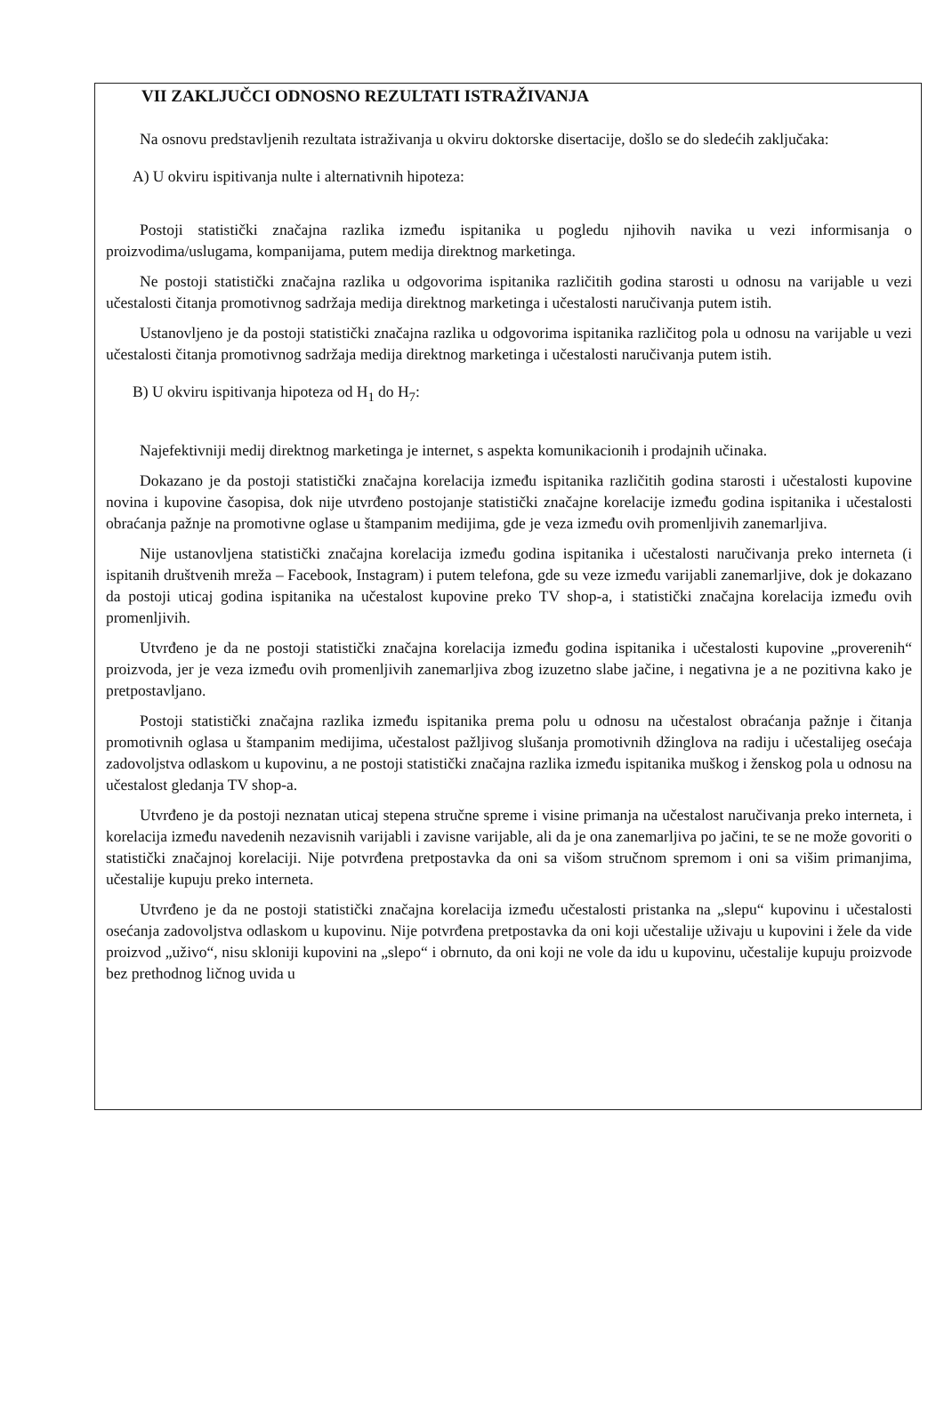VII ZAKLJUČCI ODNOSNO REZULTATI ISTRAŽIVANJA
Na osnovu predstavljenih rezultata istraživanja u okviru doktorske disertacije, došlo se do sledećih zaključaka:
A) U okviru ispitivanja nulte i alternativnih hipoteza:
Postoji statistički značajna razlika između ispitanika u pogledu njihovih navika u vezi informisanja o proizvodima/uslugama, kompanijama, putem medija direktnog marketinga.
Ne postoji statistički značajna razlika u odgovorima ispitanika različitih godina starosti u odnosu na varijable u vezi učestalosti čitanja promotivnog sadržaja medija direktnog marketinga i učestalosti naručivanja putem istih.
Ustanovljeno je da postoji statistički značajna razlika u odgovorima ispitanika različitog pola u odnosu na varijable u vezi učestalosti čitanja promotivnog sadržaja medija direktnog marketinga i učestalosti naručivanja putem istih.
B) U okviru ispitivanja hipoteza od H<sub>1</sub> do H<sub>7</sub>:
Najefektivniji medij direktnog marketinga je internet, s aspekta komunikacionih i prodajnih učinaka.
Dokazano je da postoji statistički značajna korelacija između ispitanika različitih godina starosti i učestalosti kupovine novina i kupovine časopisa, dok nije utvrđeno postojanje statistički značajne korelacije između godina ispitanika i učestalosti obraćanja pažnje na promotivne oglase u štampanim medijima, gde je veza između ovih promenljivih zanemarljiva.
Nije ustanovljena statistički značajna korelacija između godina ispitanika i učestalosti naručivanja preko interneta (i ispitanih društvenih mreža – Facebook, Instagram) i putem telefona, gde su veze između varijabli zanemarljive, dok je dokazano da postoji uticaj godina ispitanika na učestalost kupovine preko TV shop-a, i statistički značajna korelacija između ovih promenljivih.
Utvrđeno je da ne postoji statistički značajna korelacija između godina ispitanika i učestalosti kupovine „proverenih“ proizvoda, jer je veza između ovih promenljivih zanemarljiva zbog izuzetno slabe jačine, i negativna je a ne pozitivna kako je pretpostavljano.
Postoji statistički značajna razlika između ispitanika prema polu u odnosu na učestalost obraćanja pažnje i čitanja promotivnih oglasa u štampanim medijima, učestalost pažljivog slušanja promotivnih džinglova na radiju i učestalijeg osećaja zadovoljstva odlaskom u kupovinu, a ne postoji statistički značajna razlika između ispitanika muškog i ženskog pola u odnosu na učestalost gledanja TV shop-a.
Utvrđeno je da postoji neznatan uticaj stepena stručne spreme i visine primanja na učestalost naručivanja preko interneta, i korelacija između navedenih nezavisnih varijabli i zavisne varijable, ali da je ona zanemarljiva po jačini, te se ne može govoriti o statistički značajnoj korelaciji. Nije potvrđena pretpostavka da oni sa višom stručnom spremom i oni sa višim primanjima, učestalije kupuju preko interneta.
Utvrđeno je da ne postoji statistički značajna korelacija između učestalosti pristanka na „slepu“ kupovinu i učestalosti osećanja zadovoljstva odlaskom u kupovinu. Nije potvrđena pretpostavka da oni koji učestalije uživaju u kupovini i žele da vide proizvod „uživo“, nisu skloniji kupovini na „slepo“ i obrnuto, da oni koji ne vole da idu u kupovinu, učestalije kupuju proizvode bez prethodnog ličnog uvida u